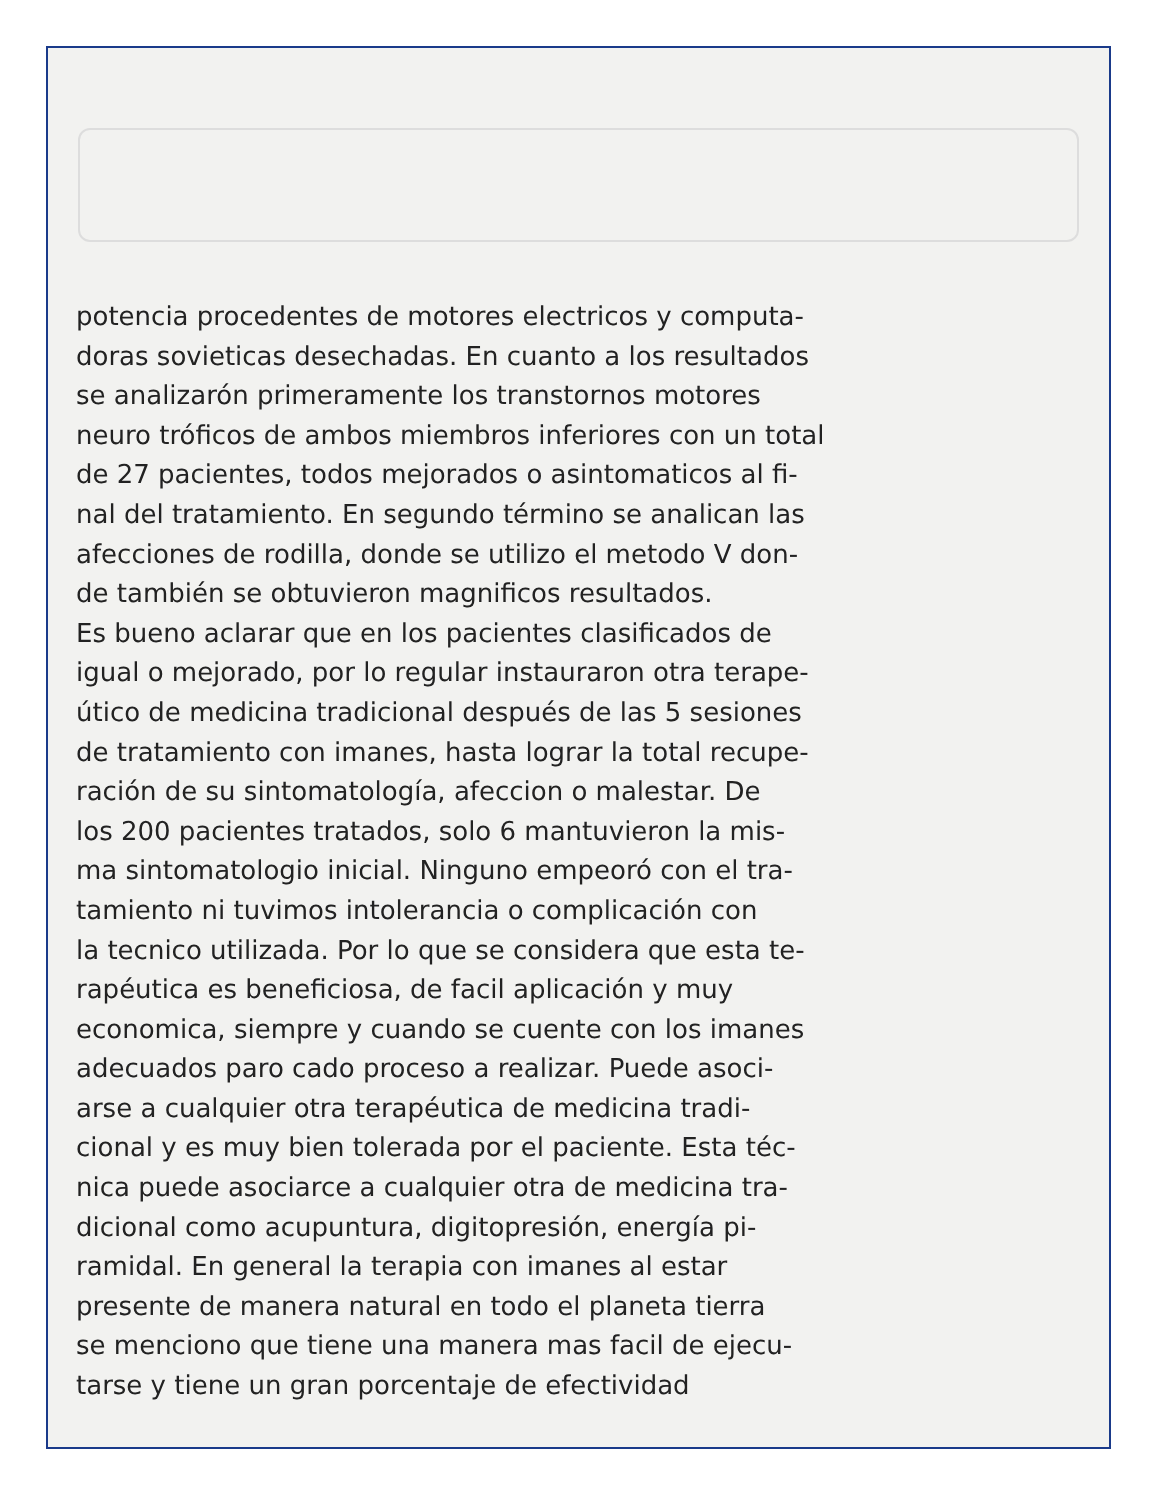potencia procedentes de motores electricos y computa-
doras sovieticas desechadas. En cuanto a los resultados
se analizarón primeramente los transtornos motores
neuro tróficos de ambos miembros inferiores con un total
de 27 pacientes, todos mejorados o asintomaticos al fi-
nal del tratamiento. En segundo término se analican las
afecciones de rodilla, donde se utilizo el metodo V don-
de también se obtuvieron magnificos resultados.
Es bueno aclarar que en los pacientes clasificados de
igual o mejorado, por lo regular instauraron otra terape-
útico de medicina tradicional después de las 5 sesiones
de tratamiento con imanes, hasta lograr la total recupe-
ración de su sintomatología, afeccion o malestar. De
los 200 pacientes tratados, solo 6 mantuvieron la mis-
ma sintomatologio inicial. Ninguno empeoró con el tra-
tamiento ni tuvimos intolerancia o complicación con
la tecnico utilizada. Por lo que se considera que esta te-
rapéutica es beneficiosa, de facil aplicación y muy
economica, siempre y cuando se cuente con los imanes
adecuados paro cado proceso a realizar. Puede asoci-
arse a cualquier otra terapéutica de medicina tradi-
cional y es muy bien tolerada por el paciente. Esta téc-
nica puede asociarce a cualquier otra de medicina tra-
dicional como acupuntura, digitopresión, energía pi-
ramidal. En general la terapia con imanes al estar
presente de manera natural en todo el planeta tierra
se menciono que tiene una manera mas facil de ejecu-
tarse y tiene un gran porcentaje de efectividad